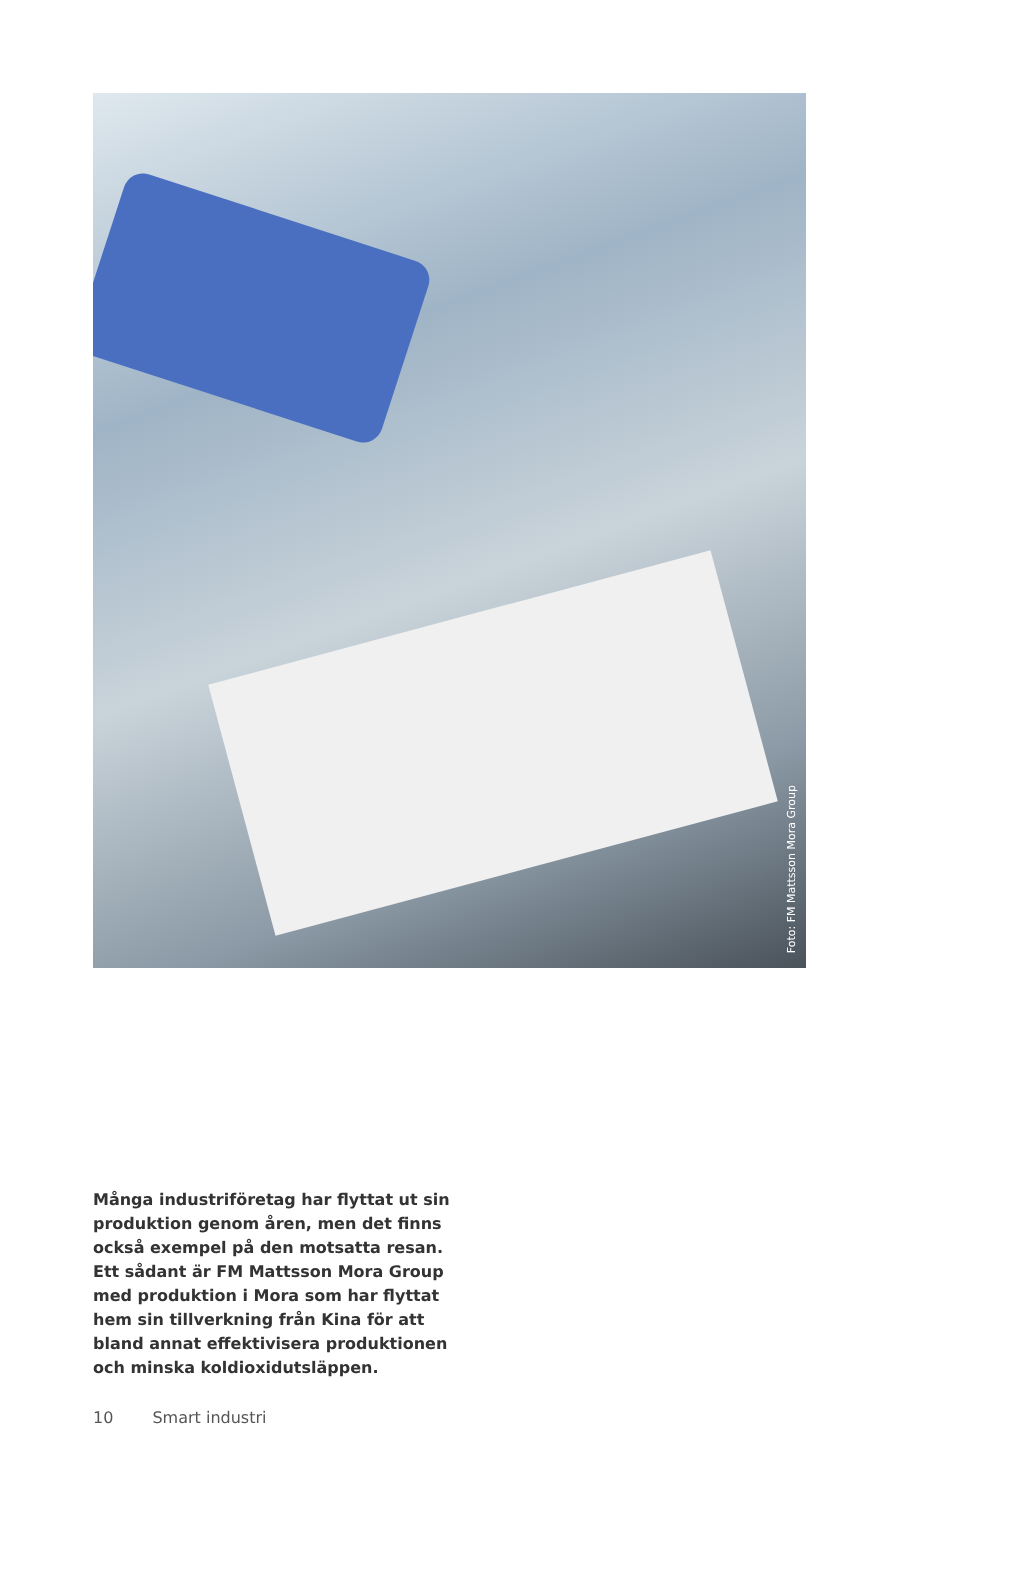Foto: FM Mattsson Mora Group
Många industriföretag har flyttat ut sin produktion genom åren, men det finns också exempel på den motsatta resan. Ett sådant är FM Mattsson Mora Group med produktion i Mora som har flyttat hem sin tillverkning från Kina för att bland annat effektivisera produktionen och minska koldioxidutsläppen.
10 Smart industri